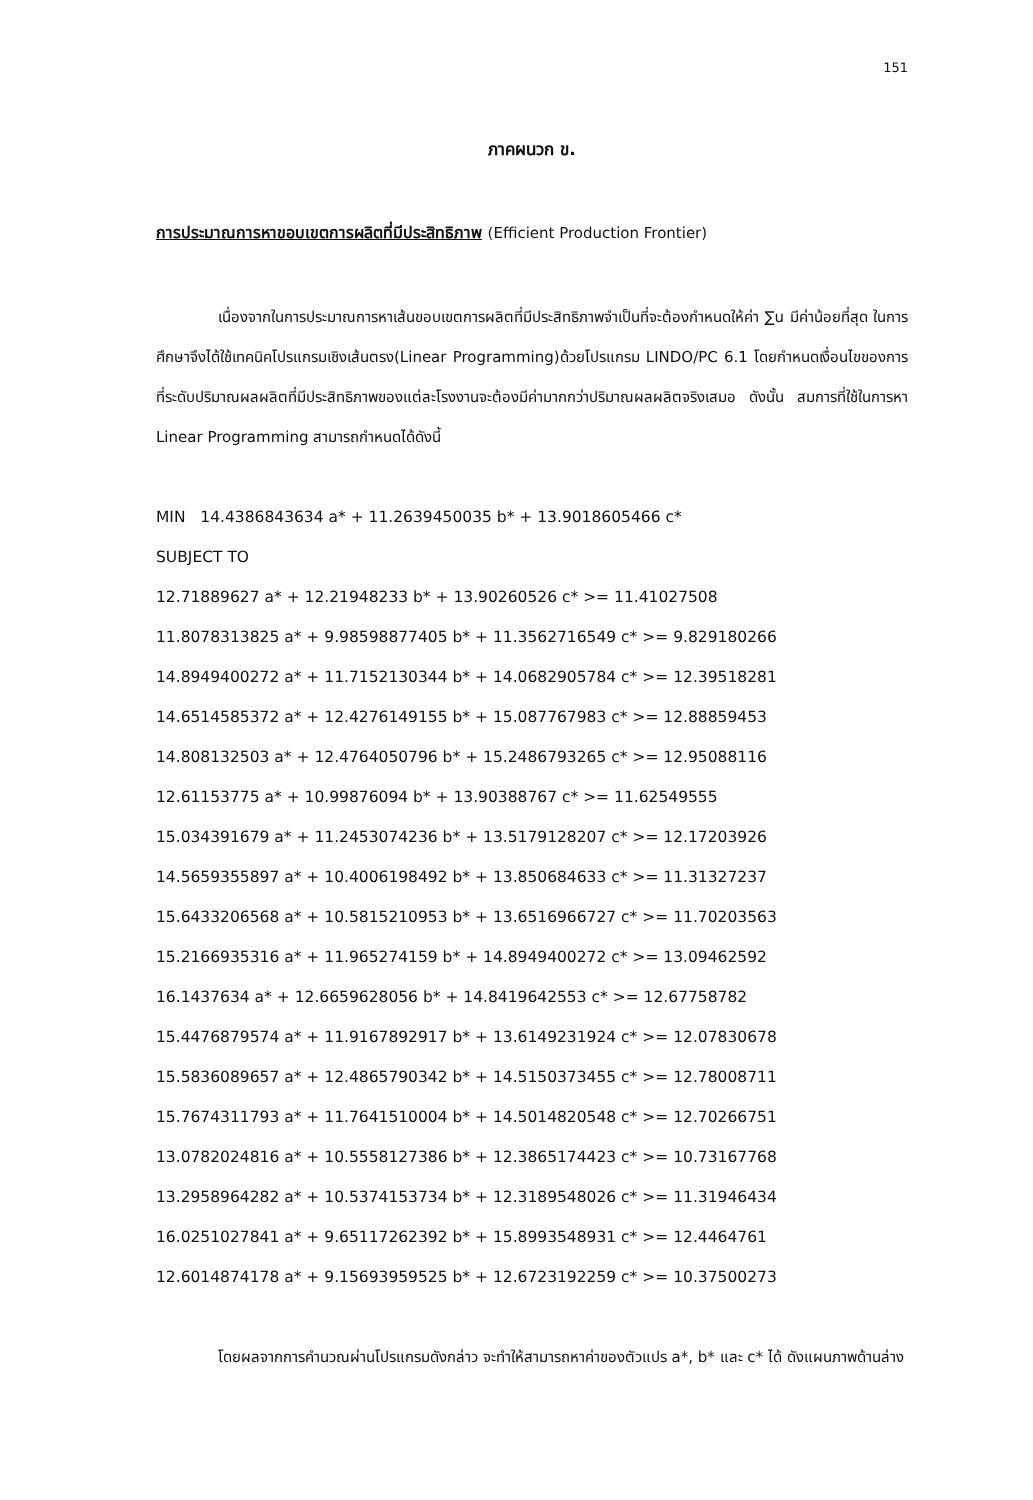151
ภาคผนวก ข.
การประมาณการหาขอบเขตการผลิตที่มีประสิทธิภาพ (Efficient Production Frontier)
เนื่องจากในการประมาณการหาเส้นขอบเขตการผลิตที่มีประสิทธิภาพจำเป็นที่จะต้องกำหนดให้ค่า ∑u มีค่าน้อยที่สุด ในการศึกษาจึงได้ใช้เทคนิคโปรแกรมเชิงเส้นตรง(Linear Programming)ด้วยโปรแกรม LINDO/PC 6.1 โดยกำหนดเงื่อนไขของการที่ระดับปริมาณผลผลิตที่มีประสิทธิภาพของแต่ละโรงงานจะต้องมีค่ามากกว่าปริมาณผลผลิตจริงเสมอ ดังนั้น สมการที่ใช้ในการหา Linear Programming สามารถกำหนดได้ดังนี้
MIN 14.4386843634 a* + 11.2639450035 b* + 13.9018605466 c*
SUBJECT TO
12.71889627 a* + 12.21948233 b* + 13.90260526 c* >= 11.41027508
11.8078313825 a* + 9.98598877405 b* + 11.3562716549 c* >= 9.829180266
14.8949400272 a* + 11.7152130344 b* + 14.0682905784 c* >= 12.39518281
14.6514585372 a* + 12.4276149155 b* + 15.087767983 c* >= 12.88859453
14.808132503 a* + 12.4764050796 b* + 15.2486793265 c* >= 12.95088116
12.61153775 a* + 10.99876094 b* + 13.90388767 c* >= 11.62549555
15.034391679 a* + 11.2453074236 b* + 13.5179128207 c* >= 12.17203926
14.5659355897 a* + 10.4006198492 b* + 13.850684633 c* >= 11.31327237
15.6433206568 a* + 10.5815210953 b* + 13.6516966727 c* >= 11.70203563
15.2166935316 a* + 11.965274159 b* + 14.8949400272 c* >= 13.09462592
16.1437634 a* + 12.6659628056 b* + 14.8419642553 c* >= 12.67758782
15.4476879574 a* + 11.9167892917 b* + 13.6149231924 c* >= 12.07830678
15.5836089657 a* + 12.4865790342 b* + 14.5150373455 c* >= 12.78008711
15.7674311793 a* + 11.7641510004 b* + 14.5014820548 c* >= 12.70266751
13.0782024816 a* + 10.5558127386 b* + 12.3865174423 c* >= 10.73167768
13.2958964282 a* + 10.5374153734 b* + 12.3189548026 c* >= 11.31946434
16.0251027841 a* + 9.65117262392 b* + 15.8993548931 c* >= 12.4464761
12.6014874178 a* + 9.15693959525 b* + 12.6723192259 c* >= 10.37500273
โดยผลจากการคำนวณผ่านโปรแกรมดังกล่าว จะทำให้สามารถหาค่าของตัวแปร a*, b* และ c* ได้ ดังแผนภาพด้านล่าง